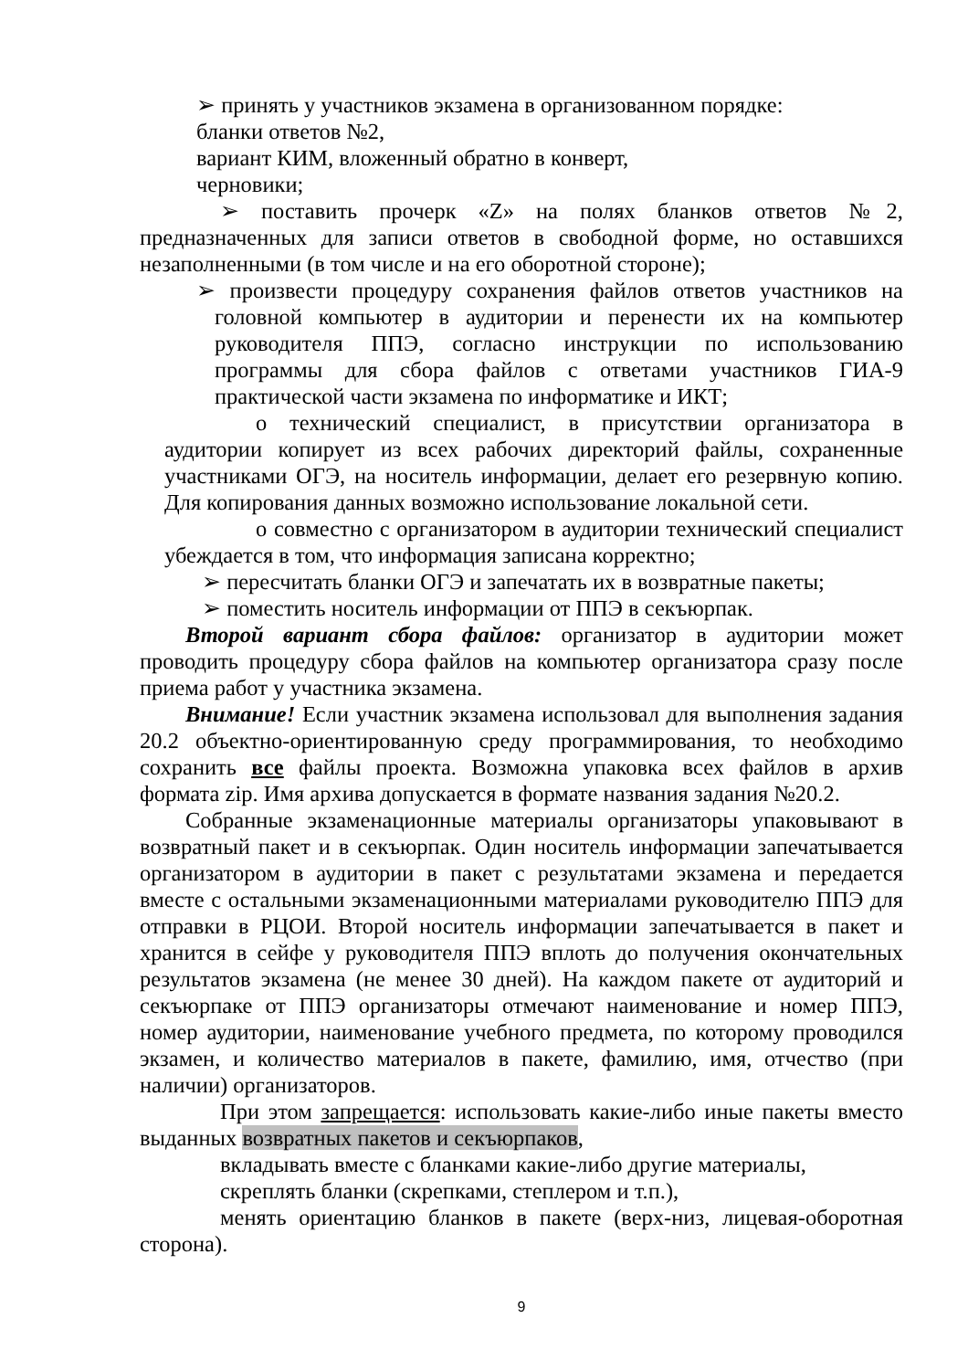➢ принять у участников экзамена в организованном порядке:
бланки ответов №2,
вариант КИМ, вложенный обратно в конверт,
черновики;
➢ поставить прочерк «Z» на полях бланков ответов №2, предназначенных для записи ответов в свободной форме, но оставшихся незаполненными (в том числе и на его оборотной стороне);
➢ произвести процедуру сохранения файлов ответов участников на головной компьютер в аудитории и перенести их на компьютер руководителя ППЭ, согласно инструкции по использованию программы для сбора файлов с ответами участников ГИА-9 практической части экзамена по информатике и ИКТ;
o технический специалист, в присутствии организатора в аудитории копирует из всех рабочих директорий файлы, сохраненные участниками ОГЭ, на носитель информации, делает его резервную копию. Для копирования данных возможно использование локальной сети.
o совместно с организатором в аудитории технический специалист убеждается в том, что информация записана корректно;
➢ пересчитать бланки ОГЭ и запечатать их в возвратные пакеты;
➢ поместить носитель информации от ППЭ в секъюрпак.
Второй вариант сбора файлов: организатор в аудитории может проводить процедуру сбора файлов на компьютер организатора сразу после приема работ у участника экзамена.
Внимание! Если участник экзамена использовал для выполнения задания 20.2 объектно-ориентированную среду программирования, то необходимо сохранить все файлы проекта. Возможна упаковка всех файлов в архив формата zip. Имя архива допускается в формате названия задания №20.2.
Собранные экзаменационные материалы организаторы упаковывают в возвратный пакет и в секъюрпак. Один носитель информации запечатывается организатором в аудитории в пакет с результатами экзамена и передается вместе с остальными экзаменационными материалами руководителю ППЭ для отправки в РЦОИ. Второй носитель информации запечатывается в пакет и хранится в сейфе у руководителя ППЭ вплоть до получения окончательных результатов экзамена (не менее 30 дней). На каждом пакете от аудиторий и секъюрпаке от ППЭ организаторы отмечают наименование и номер ППЭ, номер аудитории, наименование учебного предмета, по которому проводился экзамен, и количество материалов в пакете, фамилию, имя, отчество (при наличии) организаторов.
При этом запрещается: использовать какие-либо иные пакеты вместо выданных возвратных пакетов и секъюрпаков,
вкладывать вместе с бланками какие-либо другие материалы,
скреплять бланки (скрепками, степлером и т.п.),
менять ориентацию бланков в пакете (верх-низ, лицевая-оборотная сторона).
9